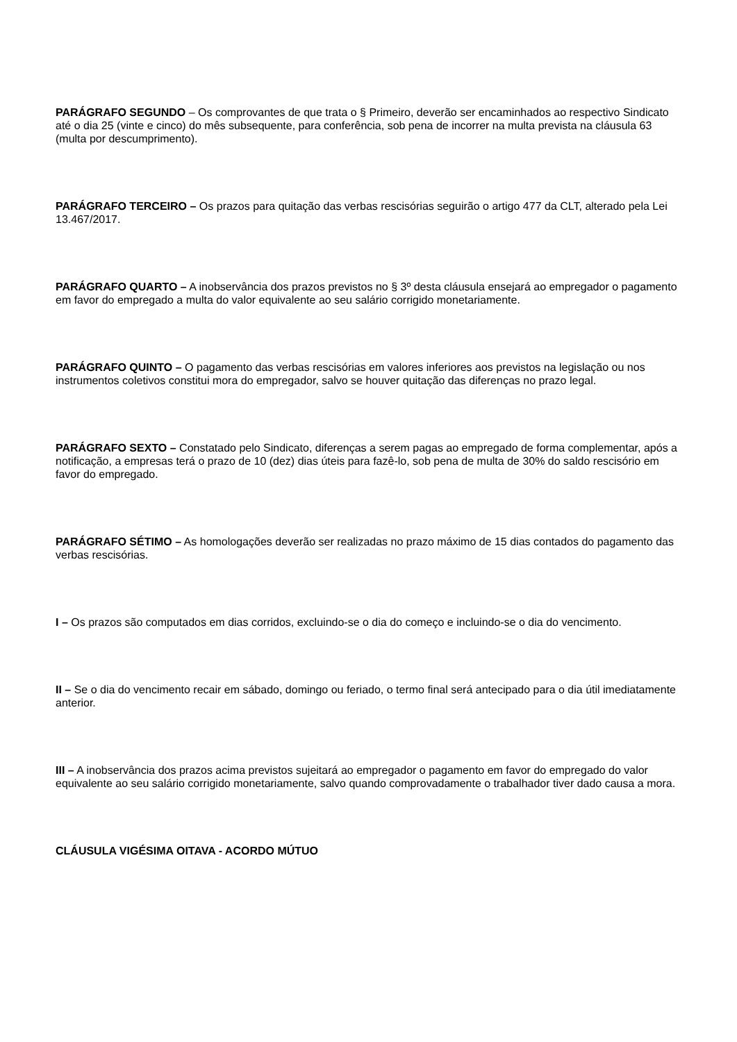PARÁGRAFO SEGUNDO – Os comprovantes de que trata o § Primeiro, deverão ser encaminhados ao respectivo Sindicato até o dia 25 (vinte e cinco) do mês subsequente, para conferência, sob pena de incorrer na multa prevista na cláusula 63 (multa por descumprimento).
PARÁGRAFO TERCEIRO – Os prazos para quitação das verbas rescisórias seguirão o artigo 477 da CLT, alterado pela Lei 13.467/2017.
PARÁGRAFO QUARTO – A inobservância dos prazos previstos no § 3º desta cláusula ensejará ao empregador o pagamento em favor do empregado a multa do valor equivalente ao seu salário corrigido monetariamente.
PARÁGRAFO QUINTO – O pagamento das verbas rescisórias em valores inferiores aos previstos na legislação ou nos instrumentos coletivos constitui mora do empregador, salvo se houver quitação das diferenças no prazo legal.
PARÁGRAFO SEXTO – Constatado pelo Sindicato, diferenças a serem pagas ao empregado de forma complementar, após a notificação, a empresas terá o prazo de 10 (dez) dias úteis para fazê-lo, sob pena de multa de 30% do saldo rescisório em favor do empregado.
PARÁGRAFO SÉTIMO – As homologações deverão ser realizadas no prazo máximo de 15 dias contados do pagamento das verbas rescisórias.
I – Os prazos são computados em dias corridos, excluindo-se o dia do começo e incluindo-se o dia do vencimento.
II – Se o dia do vencimento recair em sábado, domingo ou feriado, o termo final será antecipado para o dia útil imediatamente anterior.
III – A inobservância dos prazos acima previstos sujeitará ao empregador o pagamento em favor do empregado do valor equivalente ao seu salário corrigido monetariamente, salvo quando comprovadamente o trabalhador tiver dado causa a mora.
CLÁUSULA VIGÉSIMA OITAVA - ACORDO MÚTUO